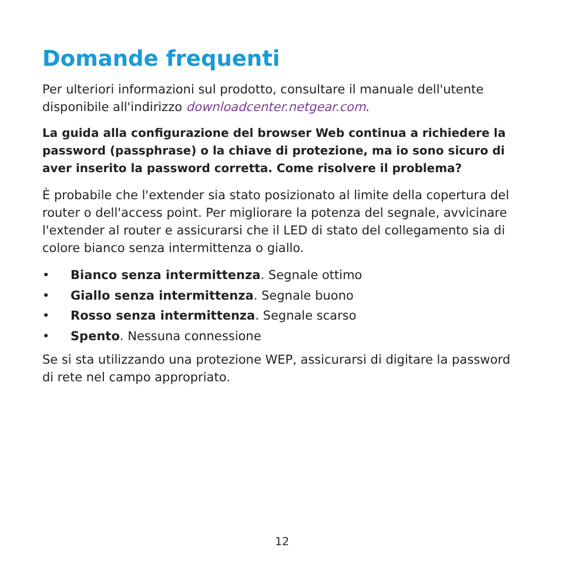Domande frequenti
Per ulteriori informazioni sul prodotto, consultare il manuale dell'utente disponibile all'indirizzo downloadcenter.netgear.com.
La guida alla configurazione del browser Web continua a richiedere la password (passphrase) o la chiave di protezione, ma io sono sicuro di aver inserito la password corretta. Come risolvere il problema?
È probabile che l'extender sia stato posizionato al limite della copertura del router o dell'access point. Per migliorare la potenza del segnale, avvicinare l'extender al router e assicurarsi che il LED di stato del collegamento sia di colore bianco senza intermittenza o giallo.
• Bianco senza intermittenza. Segnale ottimo
• Giallo senza intermittenza. Segnale buono
• Rosso senza intermittenza. Segnale scarso
• Spento. Nessuna connessione
Se si sta utilizzando una protezione WEP, assicurarsi di digitare la password di rete nel campo appropriato.
12